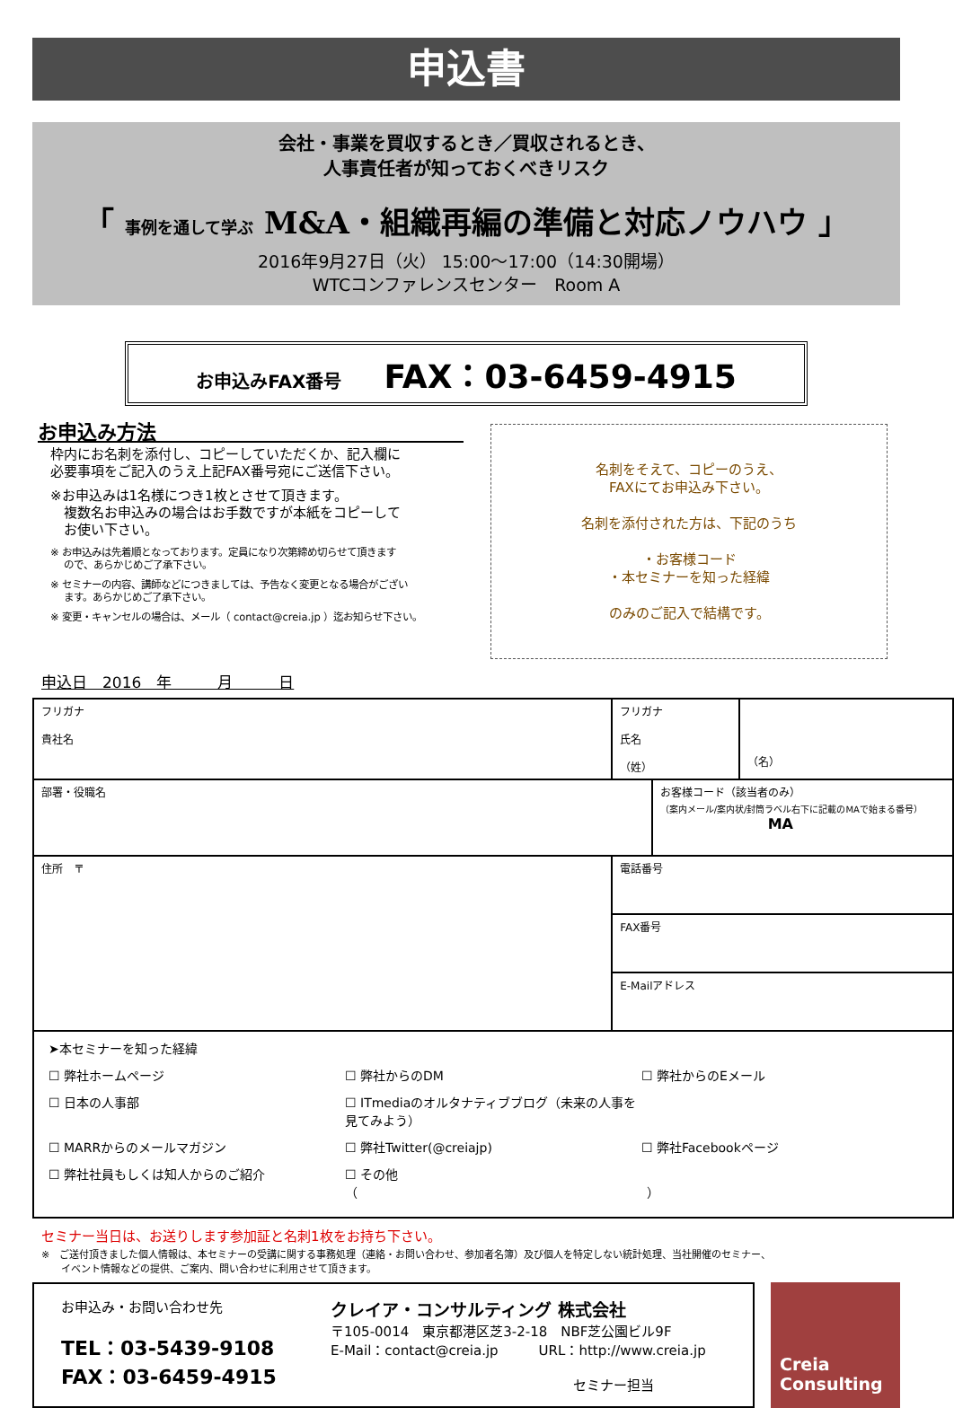申込書
会社・事業を買収するとき／買収されるとき、
人事責任者が知っておくべきリスク
「 事例を通して学ぶ M&A・組織再編の準備と対応ノウハウ 」
2016年9月27日（火） 15:00～17:00（14:30開場）
WTCコンファレンスセンター　Room A
お申込みFAX番号 FAX：03-6459-4915
お申込み方法
枠内にお名刺を添付し、コピーしていただくか、記入欄に
必要事項をご記入のうえ上記FAX番号宛にご送信下さい。
※お申込みは1名様につき1枚とさせて頂きます。
　複数名お申込みの場合はお手数ですが本紙をコピーして
　お使い下さい。
※ お申込みは先着順となっております。定員になり次第締め切らせて頂きます
　 ので、あらかじめご了承下さい。
※ セミナーの内容、講師などにつきましては、予告なく変更となる場合がござい
　 ます。あらかじめご了承下さい。
※ 変更・キャンセルの場合は、メール（ contact@creia.jp ）迄お知らせ下さい。
名刺をそえて、コピーのうえ、
FAXにてお申込み下さい。
名刺を添付された方は、下記のうち
・お客様コード
・本セミナーを知った経緯
のみのご記入で結構です。
申込日　2016　年　　　月　　　日
| フリガナ 貴社名 | フリガナ 氏名 （姓） | | （名） |
| 部署・役職名 | | お客様コード（該当者のみ） （案内メール/案内状/封筒ラベル右下に記載のMAで始まる番号） MA | |
| 住所 〒 | 電話番号 | | |
| | FAX番号 | | |
| | E-Mailアドレス | | |
| ➤本セミナーを知った経緯 ☐ 弊社ホームページ ☐ 弊社からのDM ☐ 弊社からのEメール ☐ 日本の人事部 ☐ ITmediaのオルタナティブブログ（未来の人事を見てみよう） ☐ MARRからのメールマガジン ☐ 弊社Twitter(@creiajp) ☐ 弊社Facebookページ ☐ 弊社社員もしくは知人からのご紹介 ☐ その他（ ） | | | |
セミナー当日は、お送りします参加証と名刺1枚をお持ち下さい。
※　ご送付頂きました個人情報は、本セミナーの受講に関する事務処理（連絡・お問い合わせ、参加者名簿）及び個人を特定しない統計処理、当社開催のセミナー、
　　イベント情報などの提供、ご案内、問い合わせに利用させて頂きます。
お申込み・お問い合わせ先
TEL：03-5439-9108
FAX：03-6459-4915
クレイア・コンサルティング 株式会社
〒105-0014　東京都港区芝3-2-18　NBF芝公園ビル9F
E-Mail：contact@creia.jp　　　URL：http://www.creia.jp
セミナー担当
Creia
Consulting